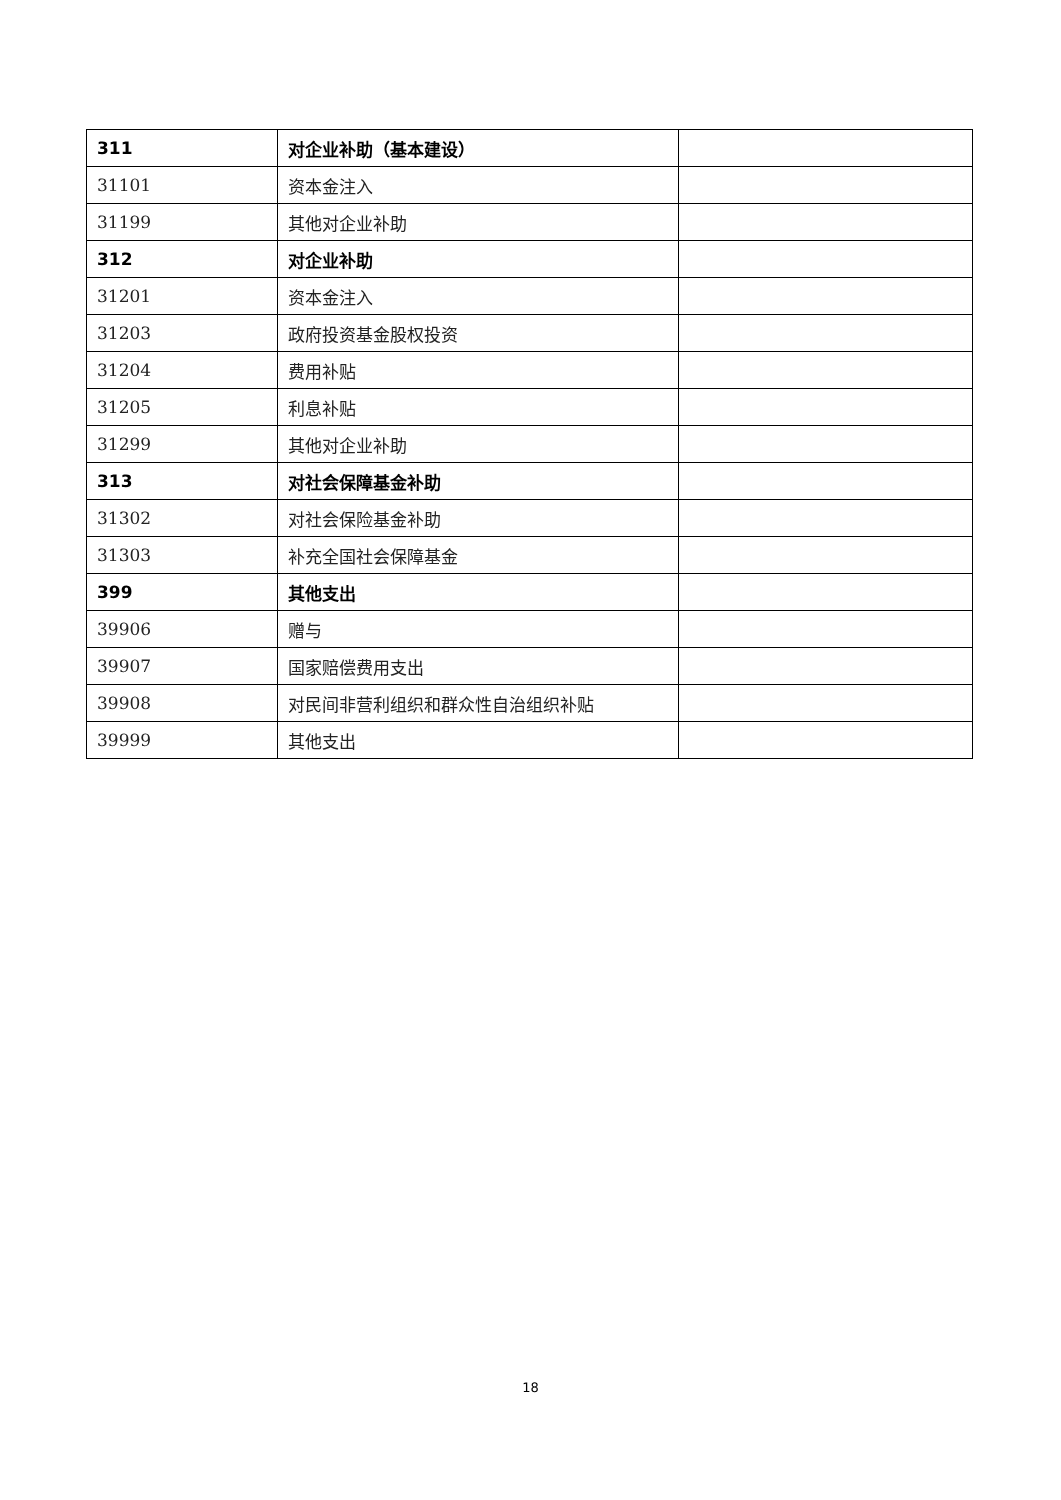| 311 | 对企业补助（基本建设） | |
| 31101 | 资本金注入 | |
| 31199 | 其他对企业补助 | |
| 312 | 对企业补助 | |
| 31201 | 资本金注入 | |
| 31203 | 政府投资基金股权投资 | |
| 31204 | 费用补贴 | |
| 31205 | 利息补贴 | |
| 31299 | 其他对企业补助 | |
| 313 | 对社会保障基金补助 | |
| 31302 | 对社会保险基金补助 | |
| 31303 | 补充全国社会保障基金 | |
| 399 | 其他支出 | |
| 39906 | 赠与 | |
| 39907 | 国家赔偿费用支出 | |
| 39908 | 对民间非营利组织和群众性自治组织补贴 | |
| 39999 | 其他支出 | |
18